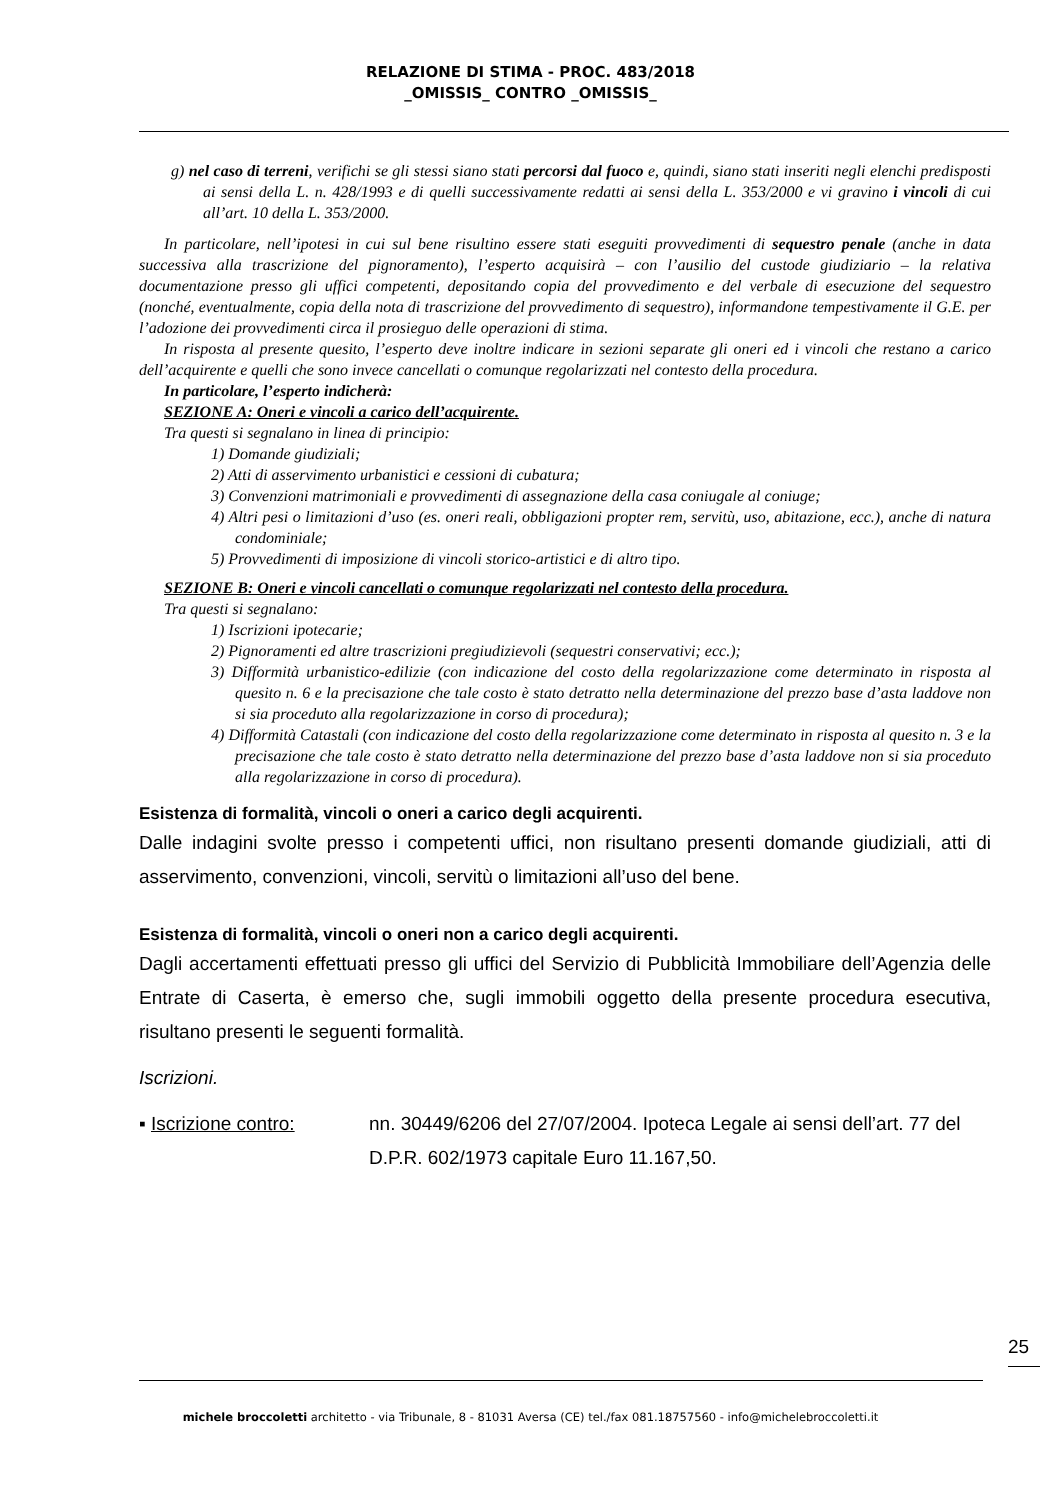RELAZIONE DI STIMA - PROC. 483/2018
_OMISSIS_ CONTRO _OMISSIS_
g) nel caso di terreni, verifichi se gli stessi siano stati percorsi dal fuoco e, quindi, siano stati inseriti negli elenchi predisposti ai sensi della L. n. 428/1993 e di quelli successivamente redatti ai sensi della L. 353/2000 e vi gravino i vincoli di cui all’art. 10 della L. 353/2000.
In particolare, nell’ipotesi in cui sul bene risultino essere stati eseguiti provvedimenti di sequestro penale (anche in data successiva alla trascrizione del pignoramento), l’esperto acquisirà – con l’ausilio del custode giudiziario – la relativa documentazione presso gli uffici competenti, depositando copia del provvedimento e del verbale di esecuzione del sequestro (nonché, eventualmente, copia della nota di trascrizione del provvedimento di sequestro), informandone tempestivamente il G.E. per l’adozione dei provvedimenti circa il prosieguo delle operazioni di stima.
In risposta al presente quesito, l’esperto deve inoltre indicare in sezioni separate gli oneri ed i vincoli che restano a carico dell’acquirente e quelli che sono invece cancellati o comunque regolarizzati nel contesto della procedura.
In particolare, l’esperto indicherà:
SEZIONE A: Oneri e vincoli a carico dell’acquirente.
Tra questi si segnalano in linea di principio:
1) Domande giudiziali;
2) Atti di asservimento urbanistici e cessioni di cubatura;
3) Convenzioni matrimoniali e provvedimenti di assegnazione della casa coniugale al coniuge;
4) Altri pesi o limitazioni d’uso (es. oneri reali, obbligazioni propter rem, servitù, uso, abitazione, ecc.), anche di natura condominiale;
5) Provvedimenti di imposizione di vincoli storico-artistici e di altro tipo.
SEZIONE B: Oneri e vincoli cancellati o comunque regolarizzati nel contesto della procedura.
Tra questi si segnalano:
1) Iscrizioni ipotecarie;
2) Pignoramenti ed altre trascrizioni pregiudizievoli (sequestri conservativi; ecc.);
3) Difformità urbanistico-edilizie (con indicazione del costo della regolarizzazione come determinato in risposta al quesito n. 6 e la precisazione che tale costo è stato detratto nella determinazione del prezzo base d’asta laddove non si sia proceduto alla regolarizzazione in corso di procedura);
4) Difformità Catastali (con indicazione del costo della regolarizzazione come determinato in risposta al quesito n. 3 e la precisazione che tale costo è stato detratto nella determinazione del prezzo base d’asta laddove non si sia proceduto alla regolarizzazione in corso di procedura).
Esistenza di formalità, vincoli o oneri a carico degli acquirenti.
Dalle indagini svolte presso i competenti uffici, non risultano presenti domande giudiziali, atti di asservimento, convenzioni, vincoli, servitù o limitazioni all’uso del bene.
Esistenza di formalità, vincoli o oneri non a carico degli acquirenti.
Dagli accertamenti effettuati presso gli uffici del Servizio di Pubblicità Immobiliare dell’Agenzia delle Entrate di Caserta, è emerso che, sugli immobili oggetto della presente procedura esecutiva, risultano presenti le seguenti formalità.
Iscrizioni.
▪ Iscrizione contro: nn. 30449/6206 del 27/07/2004. Ipoteca Legale ai sensi dell’art. 77 del D.P.R. 602/1973 capitale Euro 11.167,50.
25
michele broccoletti architetto - via Tribunale, 8 - 81031 Aversa (CE) tel./fax 081.18757560 - info@michelebroccoletti.it